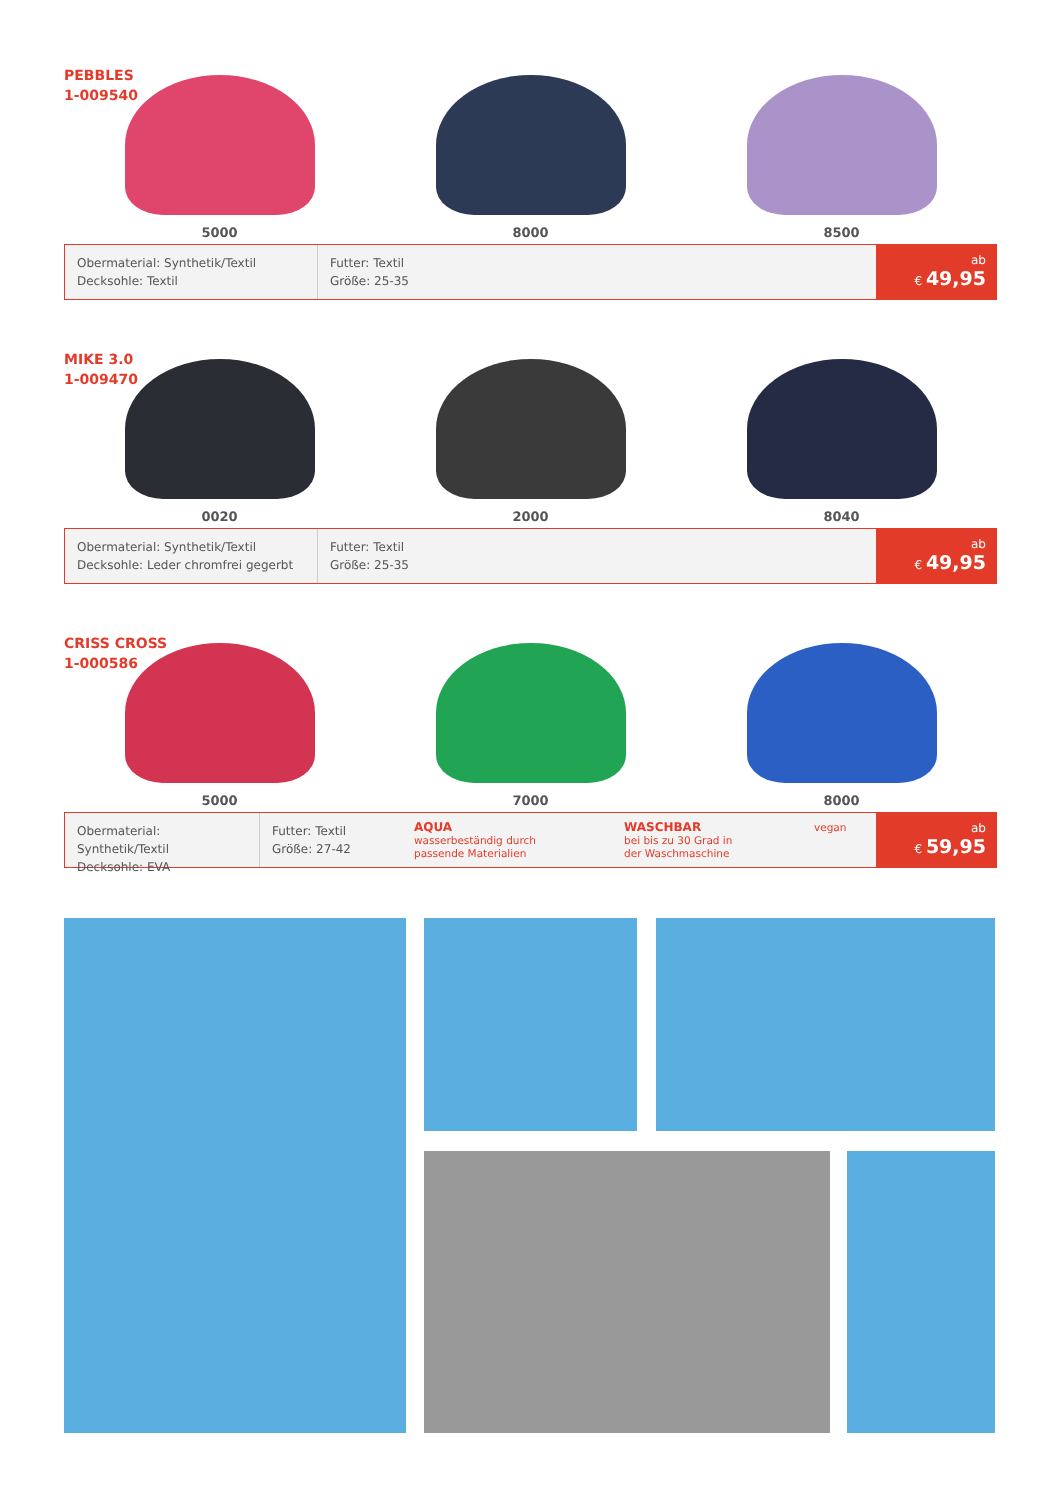PEBBLES
1-009540
5000 8000 8500
Obermaterial: Synthetik/Textil
Decksohle: Textil
Futter: Textil
Größe: 25-35
ab
€ 49,95
MIKE 3.0
1-009470
0020 2000 8040
Obermaterial: Synthetik/Textil
Decksohle: Leder chromfrei gegerbt
Futter: Textil
Größe: 25-35
ab
€ 49,95
CRISS CROSS
1-000586
5000 7000 8000
Obermaterial: Synthetik/Textil
Decksohle: EVA
Futter: Textil
Größe: 27-42
AQUA
wasserbeständig durch
passende Materialien
WASCHBAR
bei bis zu 30 Grad in
der Waschmaschine
vegan
ab
€ 59,95